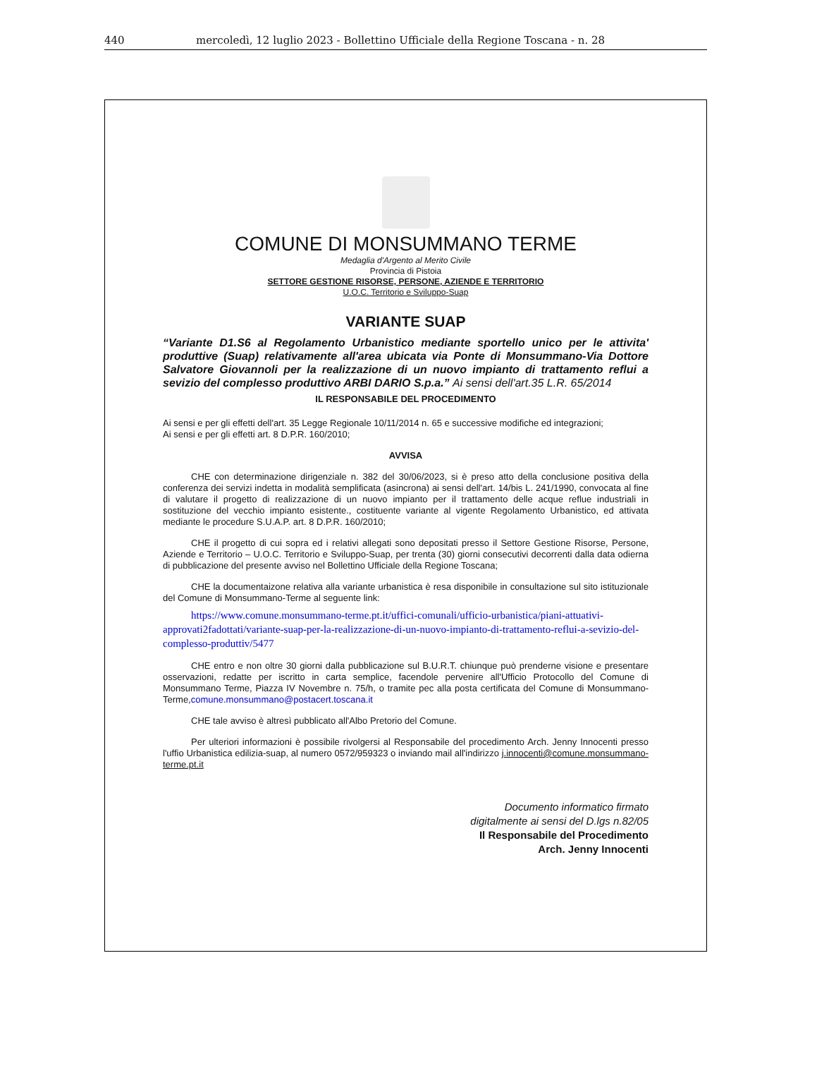440 mercoledì, 12 luglio 2023 - Bollettino Ufficiale della Regione Toscana - n. 28
COMUNE DI MONSUMMANO TERME
Medaglia d'Argento al Merito Civile
Provincia di Pistoia
SETTORE GESTIONE RISORSE, PERSONE, AZIENDE E TERRITORIO
U.O.C. Territorio e Sviluppo-Suap
VARIANTE SUAP
“Variante D1.S6 al Regolamento Urbanistico mediante sportello unico per le attivita' produttive (Suap) relativamente all'area ubicata via Ponte di Monsummano-Via Dottore Salvatore Giovannoli per la realizzazione di un nuovo impianto di trattamento reflui a sevizio del complesso produttivo ARBI DARIO S.p.a.” Ai sensi dell'art.35 L.R. 65/2014
IL RESPONSABILE DEL PROCEDIMENTO
Ai sensi e per gli effetti dell'art. 35 Legge Regionale 10/11/2014 n. 65 e successive modifiche ed integrazioni;
Ai sensi e per gli effetti art. 8 D.P.R. 160/2010;
AVVISA
CHE con determinazione dirigenziale n. 382 del 30/06/2023, si è preso atto della conclusione positiva della conferenza dei servizi indetta in modalità semplificata (asincrona) ai sensi dell'art. 14/bis L. 241/1990, convocata al fine di valutare il progetto di realizzazione di un nuovo impianto per il trattamento delle acque reflue industriali in sostituzione del vecchio impianto esistente., costituente variante al vigente Regolamento Urbanistico, ed attivata mediante le procedure S.U.A.P. art. 8 D.P.R. 160/2010;
CHE il progetto di cui sopra ed i relativi allegati sono depositati presso il Settore Gestione Risorse, Persone, Aziende e Territorio – U.O.C. Territorio e Sviluppo-Suap, per trenta (30) giorni consecutivi decorrenti dalla data odierna di pubblicazione del presente avviso nel Bollettino Ufficiale della Regione Toscana;
CHE la documentaizone relativa alla variante urbanistica è resa disponibile in consultazione sul sito istituzionale del Comune di Monsummano-Terme al seguente link:
https://www.comune.monsummano-terme.pt.it/uffici-comunali/ufficio-urbanistica/piani-attuativi-approvati2fadottati/variante-suap-per-la-realizzazione-di-un-nuovo-impianto-di-trattamento-reflui-a-sevizio-del-complesso-produttiv/5477
CHE entro e non oltre 30 giorni dalla pubblicazione sul B.U.R.T. chiunque può prenderne visione e presentare osservazioni, redatte per iscritto in carta semplice, facendole pervenire all'Ufficio Protocollo del Comune di Monsummano Terme, Piazza IV Novembre n. 75/h, o tramite pec alla posta certificata del Comune di Monsummano-Terme,comune.monsummano@postacert.toscana.it
CHE tale avviso è altresì pubblicato all'Albo Pretorio del Comune.
Per ulteriori informazioni è possibile rivolgersi al Responsabile del procedimento Arch. Jenny Innocenti presso l'uffio Urbanistica edilizia-suap, al numero 0572/959323 o inviando mail all'indirizzo j.innocenti@comune.monsummano-terme.pt.it
Documento informatico firmato
digitalmente ai sensi del D.lgs n.82/05
Il Responsabile del Procedimento
Arch. Jenny Innocenti